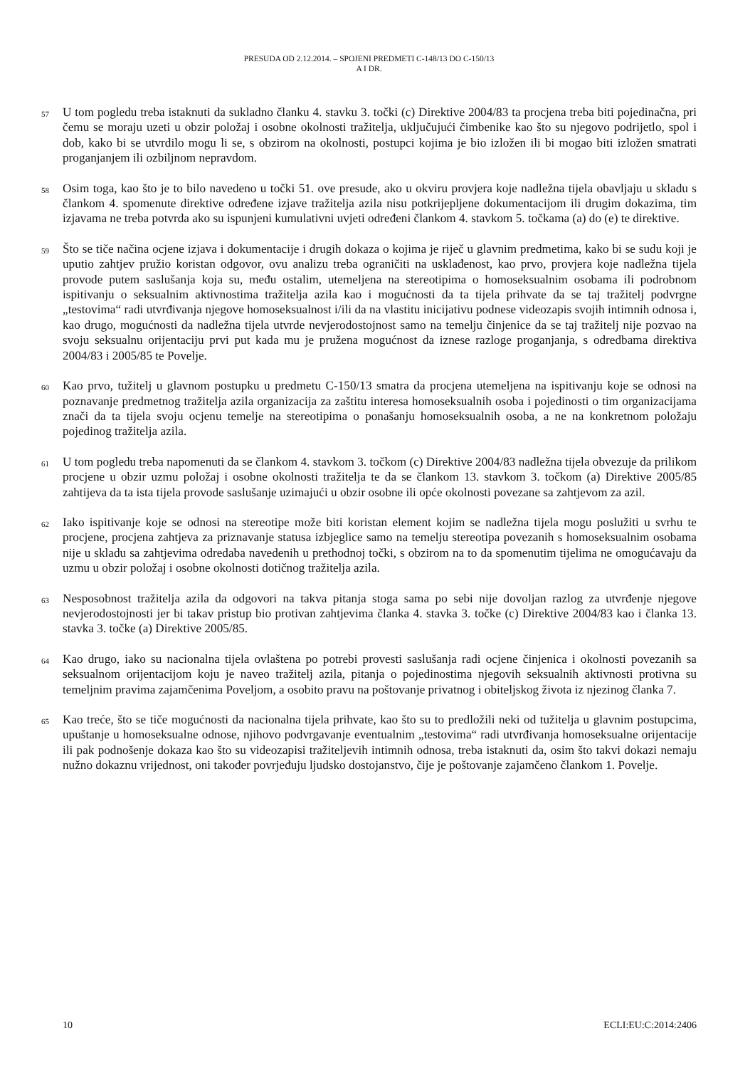PRESUDA OD 2.12.2014. – SPOJENI PREDMETI C-148/13 DO C-150/13
A I DR.
57
U tom pogledu treba istaknuti da sukladno članku 4. stavku 3. točki (c) Direktive 2004/83 ta procjena treba biti pojedinačna, pri čemu se moraju uzeti u obzir položaj i osobne okolnosti tražitelja, uključujući čimbenike kao što su njegovo podrijetlo, spol i dob, kako bi se utvrdilo mogu li se, s obzirom na okolnosti, postupci kojima je bio izložen ili bi mogao biti izložen smatrati proganjanjem ili ozbiljnom nepravdom.
58
Osim toga, kao što je to bilo navedeno u točki 51. ove presude, ako u okviru provjera koje nadležna tijela obavljaju u skladu s člankom 4. spomenute direktive određene izjave tražitelja azila nisu potkrijepljene dokumentacijom ili drugim dokazima, tim izjavama ne treba potvrda ako su ispunjeni kumulativni uvjeti određeni člankom 4. stavkom 5. točkama (a) do (e) te direktive.
59
Što se tiče načina ocjene izjava i dokumentacije i drugih dokaza o kojima je riječ u glavnim predmetima, kako bi se sudu koji je uputio zahtjev pružio koristan odgovor, ovu analizu treba ograničiti na usklađenost, kao prvo, provjera koje nadležna tijela provode putem saslušanja koja su, među ostalim, utemeljena na stereotipima o homoseksualnim osobama ili podrobnom ispitivanju o seksualnim aktivnostima tražitelja azila kao i mogućnosti da ta tijela prihvate da se taj tražitelj podvrgne „testovima“ radi utvrđivanja njegove homoseksualnost i/ili da na vlastitu inicijativu podnese videozapis svojih intimnih odnosa i, kao drugo, mogućnosti da nadležna tijela utvrde nevjerodostojnost samo na temelju činjenice da se taj tražitelj nije pozvao na svoju seksualnu orijentaciju prvi put kada mu je pružena mogućnost da iznese razloge proganjanja, s odredbama direktiva 2004/83 i 2005/85 te Povelje.
60
Kao prvo, tužitelj u glavnom postupku u predmetu C-150/13 smatra da procjena utemeljena na ispitivanju koje se odnosi na poznavanje predmetnog tražitelja azila organizacija za zaštitu interesa homoseksualnih osoba i pojedinosti o tim organizacijama znači da ta tijela svoju ocjenu temelje na stereotipima o ponašanju homoseksualnih osoba, a ne na konkretnom položaju pojedinog tražitelja azila.
61
U tom pogledu treba napomenuti da se člankom 4. stavkom 3. točkom (c) Direktive 2004/83 nadležna tijela obvezuje da prilikom procjene u obzir uzmu položaj i osobne okolnosti tražitelja te da se člankom 13. stavkom 3. točkom (a) Direktive 2005/85 zahtijeva da ta ista tijela provode saslušanje uzimajući u obzir osobne ili opće okolnosti povezane sa zahtjevom za azil.
62
Iako ispitivanje koje se odnosi na stereotipe može biti koristan element kojim se nadležna tijela mogu poslužiti u svrhu te procjene, procjena zahtjeva za priznavanje statusa izbjeglice samo na temelju stereotipa povezanih s homoseksualnim osobama nije u skladu sa zahtjevima odredaba navedenih u prethodnoj točki, s obzirom na to da spomenutim tijelima ne omogućavaju da uzmu u obzir položaj i osobne okolnosti dotičnog tražitelja azila.
63
Nesposobnost tražitelja azila da odgovori na takva pitanja stoga sama po sebi nije dovoljan razlog za utvrđenje njegove nevjerodostojnosti jer bi takav pristup bio protivan zahtjevima članka 4. stavka 3. točke (c) Direktive 2004/83 kao i članka 13. stavka 3. točke (a) Direktive 2005/85.
64
Kao drugo, iako su nacionalna tijela ovlaštena po potrebi provesti saslušanja radi ocjene činjenica i okolnosti povezanih sa seksualnom orijentacijom koju je naveo tražitelj azila, pitanja o pojedinostima njegovih seksualnih aktivnosti protivna su temeljnim pravima zajamčenima Poveljom, a osobito pravu na poštovanje privatnog i obiteljskog života iz njezinog članka 7.
65
Kao treće, što se tiče mogućnosti da nacionalna tijela prihvate, kao što su to predložili neki od tužitelja u glavnim postupcima, upuštanje u homoseksualne odnose, njihovo podvrgavanje eventualnim „testovima“ radi utvrđivanja homoseksualne orijentacije ili pak podnošenje dokaza kao što su videozapisi tražiteljevih intimnih odnosa, treba istaknuti da, osim što takvi dokazi nemaju nužno dokaznu vrijednost, oni također povrjeđuju ljudsko dostojanstvo, čije je poštovanje zajamčeno člankom 1. Povelje.
10 ECLI:EU:C:2014:2406